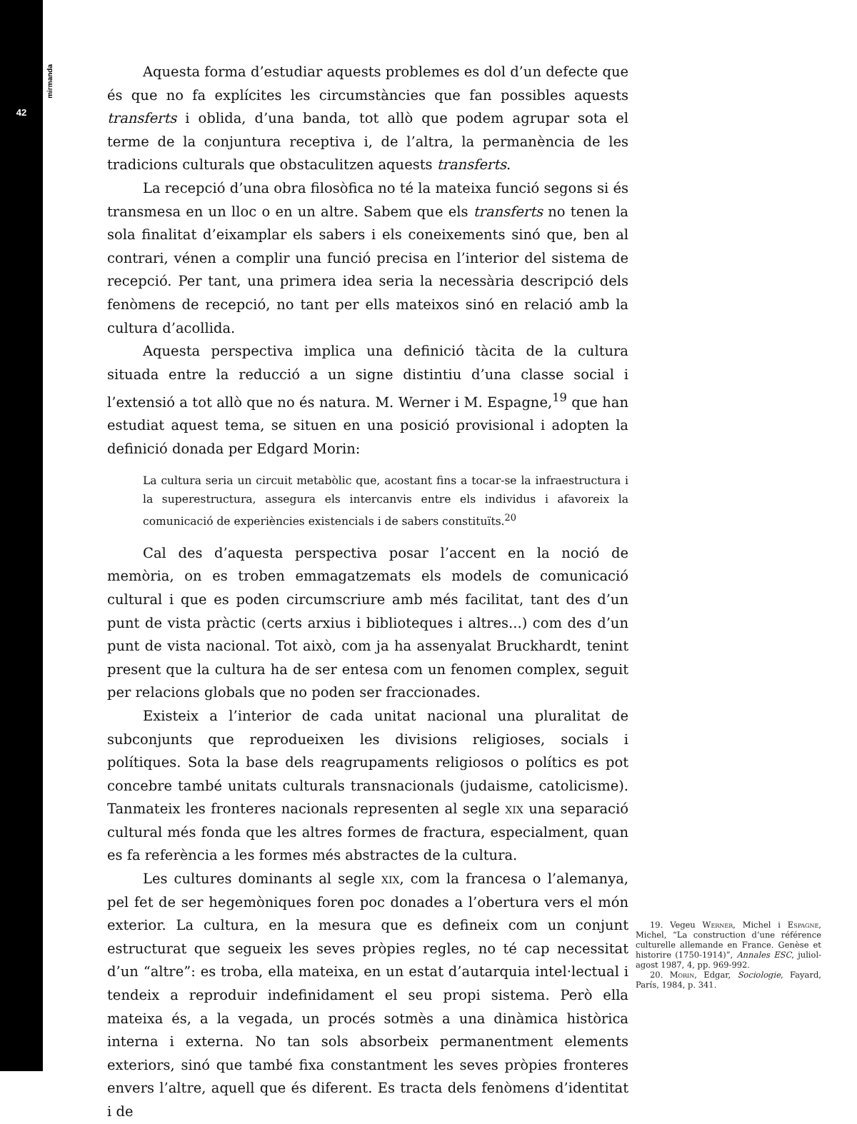42
mirmanda
Aquesta forma d’estudiar aquests problemes es dol d’un defecte que és que no fa explícites les circumstàncies que fan possibles aquests transferts i oblida, d’una banda, tot allò que podem agrupar sota el terme de la conjuntura receptiva i, de l’altra, la permanència de les tradicions culturals que obstaculitzen aquests transferts.
La recepció d’una obra filosòfica no té la mateixa funció segons si és transmesa en un lloc o en un altre. Sabem que els transferts no tenen la sola finalitat d’eixamplar els sabers i els coneixements sinó que, ben al contrari, vénen a complir una funció precisa en l’interior del sistema de recepció. Per tant, una primera idea seria la necessària descripció dels fenòmens de recepció, no tant per ells mateixos sinó en relació amb la cultura d’acollida.
Aquesta perspectiva implica una definició tàcita de la cultura situada entre la reducció a un signe distintiu d’una classe social i l’extensió a tot allò que no és natura. M. Werner i M. Espagne,<sup>19</sup> que han estudiat aquest tema, se situen en una posició provisional i adopten la definició donada per Edgard Morin:
La cultura seria un circuit metabòlic que, acostant fins a tocar-se la infraestructura i la superestructura, assegura els intercanvis entre els individus i afavoreix la comunicació de experiències existencials i de sabers constituïts.<sup>20</sup>
Cal des d’aquesta perspectiva posar l’accent en la noció de memòria, on es troben emmagatzemats els models de comunicació cultural i que es poden circumscriure amb més facilitat, tant des d’un punt de vista pràctic (certs arxius i biblioteques i altres...) com des d’un punt de vista nacional. Tot això, com ja ha assenyalat Bruckhardt, tenint present que la cultura ha de ser entesa com un fenomen complex, seguit per relacions globals que no poden ser fraccionades.
Existeix a l’interior de cada unitat nacional una pluralitat de subconjunts que reprodueixen les divisions religioses, socials i polítiques. Sota la base dels reagrupaments religiosos o polítics es pot concebre també unitats culturals transnacionals (judaisme, catolicisme). Tanmateix les fronteres nacionals representen al segle xix una separació cultural més fonda que les altres formes de fractura, especialment, quan es fa referència a les formes més abstractes de la cultura.
Les cultures dominants al segle xix, com la francesa o l’alemanya, pel fet de ser hegemòniques foren poc donades a l’obertura vers el món exterior. La cultura, en la mesura que es defineix com un conjunt estructurat que segueix les seves pròpies regles, no té cap necessitat d’un “altre”: es troba, ella mateixa, en un estat d’autarquia intel·lectual i tendeix a reproduir indefinidament el seu propi sistema. Però ella mateixa és, a la vegada, un procés sotmès a una dinàmica històrica interna i externa. No tan sols absorbeix permanentment elements exteriors, sinó que també fixa constantment les seves pròpies fronteres envers l’altre, aquell que és diferent. Es tracta dels fenòmens d’identitat i de
19. Vegeu Werner, Michel i Espagne, Michel, “La construction d’une référence culturelle allemande en France. Genèse et historire (1750-1914)”, Annales ESC, juliol-agost 1987, 4, pp. 969-992.
20. Morin, Edgar, Sociologie, Fayard, París, 1984, p. 341.